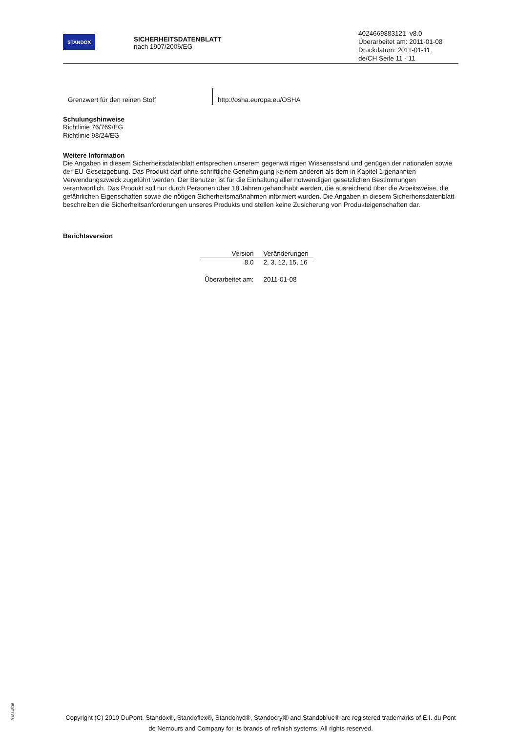STANDOX
SICHERHEITSDATENBLATT
nach 1907/2006/EG
4024669883121 v8.0
Überarbeitet am: 2011-01-08
Druckdatum: 2011-01-11
de/CH Seite 11 - 11
Grenzwert für den reinen Stoff http://osha.europa.eu/OSHA
Schulungshinweise
Richtlinie 76/769/EG
Richtlinie 98/24/EG
Weitere Information
Die Angaben in diesem Sicherheitsdatenblatt entsprechen unserem gegenwä rtigen Wissensstand und genügen der nationalen sowie der EU-Gesetzgebung. Das Produkt darf ohne schriftliche Genehmigung keinem anderen als dem in Kapitel 1 genannten Verwendungszweck zugeführt werden. Der Benutzer ist für die Einhaltung aller notwendigen gesetzlichen Bestimmungen verantwortlich. Das Produkt soll nur durch Personen über 18 Jahren gehandhabt werden, die ausreichend über die Arbeitsweise, die gefährlichen Eigenschaften sowie die nötigen Sicherheitsmaßnahmen informiert wurden. Die Angaben in diesem Sicherheitsdatenblatt beschreiben die Sicherheitsanforderungen unseres Produkts und stellen keine Zusicherung von Produkteigenschaften dar.
Berichtsversion
| Version | Veränderungen |
| --- | --- |
| 8.0 | 2, 3, 12, 15, 16 |
| Überarbeitet am: | 2011-01-08 |
B1814538
Copyright (C) 2010 DuPont. Standox®, Standoflex®, Standohyd®, Standocryl® and Standoblue® are registered trademarks of E.I. du Pont de Nemours and Company for its brands of refinish systems. All rights reserved.